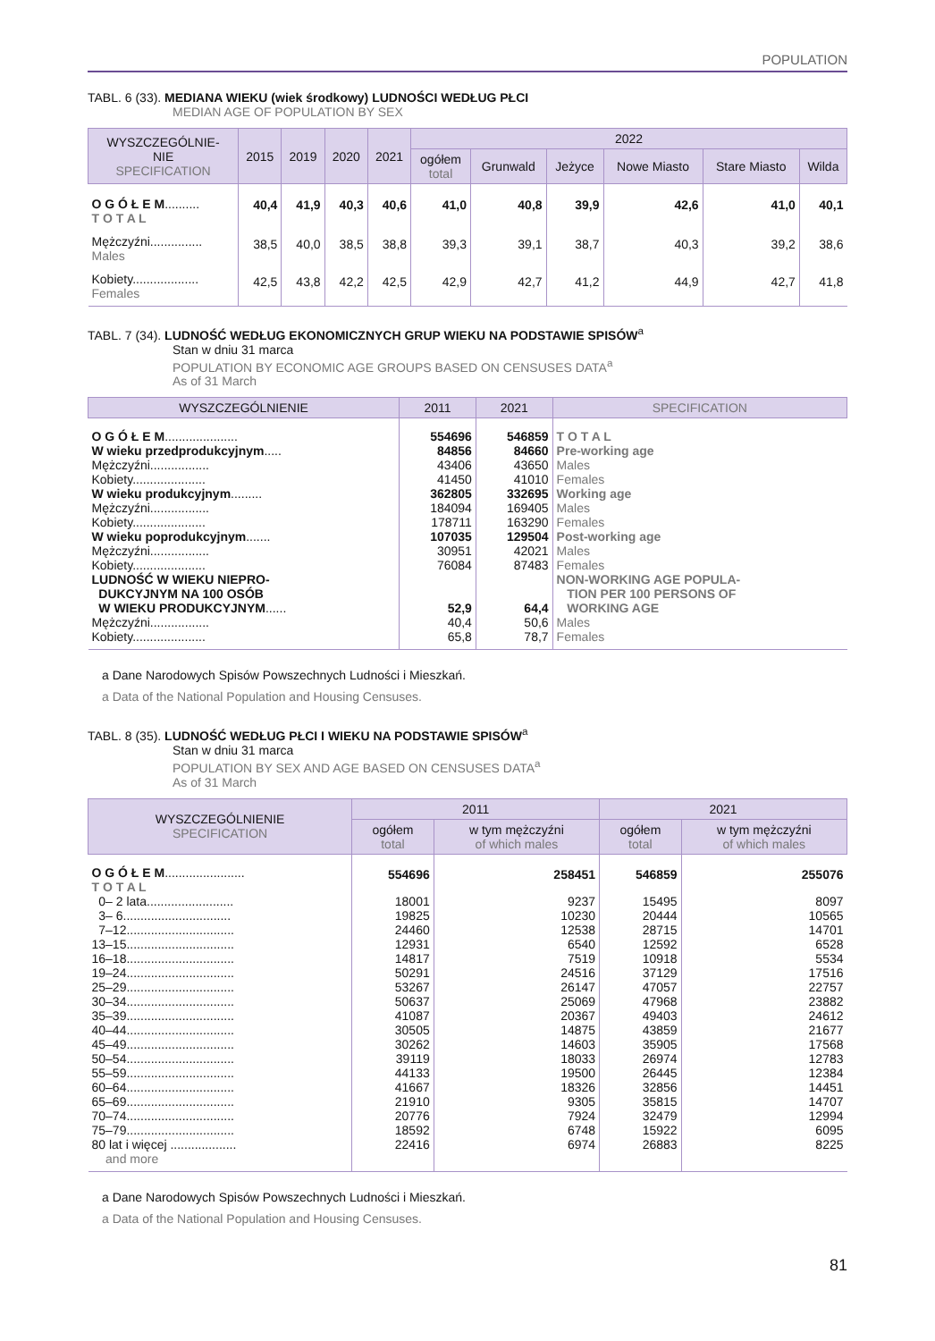POPULATION
TABL. 6 (33). MEDIANA WIEKU (wiek środkowy) LUDNOŚCI WEDŁUG PŁCI
MEDIAN AGE OF POPULATION BY SEX
| WYSZCZEGÓLNIE- NIE SPECIFICATION | 2015 | 2019 | 2020 | 2021 | 2022 | | | | | |
| --- | --- | --- | --- | --- | --- | --- | --- | --- | --- | --- |
| | | | | | ogółem total | Grunwald | Jeżyce | Nowe Miasto | Stare Miasto | Wilda |
| O G Ó Ł E M .......... T O T A L | 40,4 | 41,9 | 40,3 | 40,6 | 41,0 | 40,8 | 39,9 | 42,6 | 41,0 | 40,1 |
| Mężczyźni............... Males | 38,5 | 40,0 | 38,5 | 38,8 | 39,3 | 39,1 | 38,7 | 40,3 | 39,2 | 38,6 |
| Kobiety................... Females | 42,5 | 43,8 | 42,2 | 42,5 | 42,9 | 42,7 | 41,2 | 44,9 | 42,7 | 41,8 |
TABL. 7 (34). LUDNOŚĆ WEDŁUG EKONOMICZNYCH GRUP WIEKU NA PODSTAWIE SPISÓW<sup>a</sup>
Stan w dniu 31 marca
POPULATION BY ECONOMIC AGE GROUPS BASED ON CENSUSES DATA<sup>a</sup>
As of 31 March
| WYSZCZEGÓLNIENIE | 2011 | 2021 | SPECIFICATION |
| --- | --- | --- | --- |
| O G Ó Ł E M ..................... | 554696 | 546859 | T O T A L |
| W wieku przedprodukcyjnym ..... | 84856 | 84660 | Pre-working age |
| Mężczyźni................. | 43406 | 43650 | Males |
| Kobiety..................... | 41450 | 41010 | Females |
| W wieku produkcyjnym ......... | 362805 | 332695 | Working age |
| Mężczyźni................. | 184094 | 169405 | Males |
| Kobiety..................... | 178711 | 163290 | Females |
| W wieku poprodukcyjnym ....... | 107035 | 129504 | Post-working age |
| Mężczyźni................. | 30951 | 42021 | Males |
| Kobiety..................... | 76084 | 87483 | Females |
| LUDNOŚĆ W WIEKU NIEPRO- DUKCYJNYM NA 100 OSÓB W WIEKU PRODUKCYJNYM ...... | 52,9 | 64,4 | NON-WORKING AGE POPULA- TION PER 100 PERSONS OF WORKING AGE |
| Mężczyźni................. | 40,4 | 50,6 | Males |
| Kobiety..................... | 65,8 | 78,7 | Females |
a Dane Narodowych Spisów Powszechnych Ludności i Mieszkań.
a Data of the National Population and Housing Censuses.
TABL. 8 (35). LUDNOŚĆ WEDŁUG PŁCI I WIEKU NA PODSTAWIE SPISÓW<sup>a</sup>
Stan w dniu 31 marca
POPULATION BY SEX AND AGE BASED ON CENSUSES DATA<sup>a</sup>
As of 31 March
| WYSZCZEGÓLNIENIE SPECIFICATION | 2011 | | 2021 | |
| --- | --- | --- | --- | --- |
| | ogółem total | w tym mężczyźni of which males | ogółem total | w tym mężczyźni of which males |
| O G Ó Ł E M ....................... T O T A L | 554696 | 258451 | 546859 | 255076 |
| 0– 2 lata......................... | 18001 | 9237 | 15495 | 8097 |
| 3– 6............................... | 19825 | 10230 | 20444 | 10565 |
| 7–12............................... | 24460 | 12538 | 28715 | 14701 |
| 13–15............................... | 12931 | 6540 | 12592 | 6528 |
| 16–18............................... | 14817 | 7519 | 10918 | 5534 |
| 19–24............................... | 50291 | 24516 | 37129 | 17516 |
| 25–29............................... | 53267 | 26147 | 47057 | 22757 |
| 30–34............................... | 50637 | 25069 | 47968 | 23882 |
| 35–39............................... | 41087 | 20367 | 49403 | 24612 |
| 40–44............................... | 30505 | 14875 | 43859 | 21677 |
| 45–49............................... | 30262 | 14603 | 35905 | 17568 |
| 50–54............................... | 39119 | 18033 | 26974 | 12783 |
| 55–59............................... | 44133 | 19500 | 26445 | 12384 |
| 60–64............................... | 41667 | 18326 | 32856 | 14451 |
| 65–69............................... | 21910 | 9305 | 35815 | 14707 |
| 70–74............................... | 20776 | 7924 | 32479 | 12994 |
| 75–79............................... | 18592 | 6748 | 15922 | 6095 |
| 80 lat i więcej ................... and more | 22416 | 6974 | 26883 | 8225 |
a Dane Narodowych Spisów Powszechnych Ludności i Mieszkań.
a Data of the National Population and Housing Censuses.
81